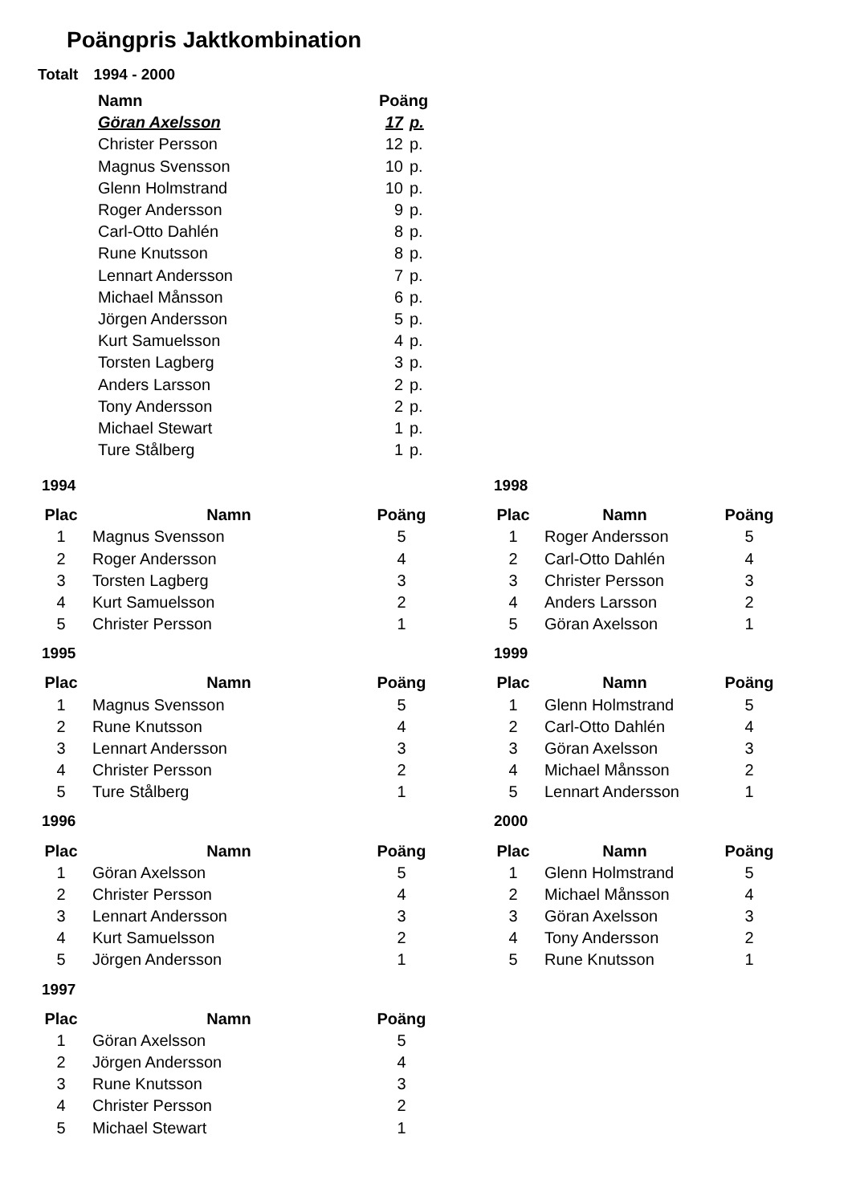Poängpris Jaktkombination
Totalt 1994 - 2000
| Namn | Poäng | |
| --- | --- | --- |
| Göran Axelsson | 17 | p. |
| Christer Persson | 12 | p. |
| Magnus Svensson | 10 | p. |
| Glenn Holmstrand | 10 | p. |
| Roger Andersson | 9 | p. |
| Carl-Otto Dahlén | 8 | p. |
| Rune Knutsson | 8 | p. |
| Lennart Andersson | 7 | p. |
| Michael Månsson | 6 | p. |
| Jörgen Andersson | 5 | p. |
| Kurt Samuelsson | 4 | p. |
| Torsten Lagberg | 3 | p. |
| Anders Larsson | 2 | p. |
| Tony Andersson | 2 | p. |
| Michael Stewart | 1 | p. |
| Ture Stålberg | 1 | p. |
1994
| Plac | Namn | Poäng |
| --- | --- | --- |
| 1 | Magnus Svensson | 5 |
| 2 | Roger Andersson | 4 |
| 3 | Torsten Lagberg | 3 |
| 4 | Kurt Samuelsson | 2 |
| 5 | Christer Persson | 1 |
1995
| Plac | Namn | Poäng |
| --- | --- | --- |
| 1 | Magnus Svensson | 5 |
| 2 | Rune Knutsson | 4 |
| 3 | Lennart Andersson | 3 |
| 4 | Christer Persson | 2 |
| 5 | Ture Stålberg | 1 |
1996
| Plac | Namn | Poäng |
| --- | --- | --- |
| 1 | Göran Axelsson | 5 |
| 2 | Christer Persson | 4 |
| 3 | Lennart Andersson | 3 |
| 4 | Kurt Samuelsson | 2 |
| 5 | Jörgen Andersson | 1 |
1997
| Plac | Namn | Poäng |
| --- | --- | --- |
| 1 | Göran Axelsson | 5 |
| 2 | Jörgen Andersson | 4 |
| 3 | Rune Knutsson | 3 |
| 4 | Christer Persson | 2 |
| 5 | Michael Stewart | 1 |
1998
| Plac | Namn | Poäng |
| --- | --- | --- |
| 1 | Roger Andersson | 5 |
| 2 | Carl-Otto Dahlén | 4 |
| 3 | Christer Persson | 3 |
| 4 | Anders Larsson | 2 |
| 5 | Göran Axelsson | 1 |
1999
| Plac | Namn | Poäng |
| --- | --- | --- |
| 1 | Glenn Holmstrand | 5 |
| 2 | Carl-Otto Dahlén | 4 |
| 3 | Göran Axelsson | 3 |
| 4 | Michael Månsson | 2 |
| 5 | Lennart Andersson | 1 |
2000
| Plac | Namn | Poäng |
| --- | --- | --- |
| 1 | Glenn Holmstrand | 5 |
| 2 | Michael Månsson | 4 |
| 3 | Göran Axelsson | 3 |
| 4 | Tony Andersson | 2 |
| 5 | Rune Knutsson | 1 |